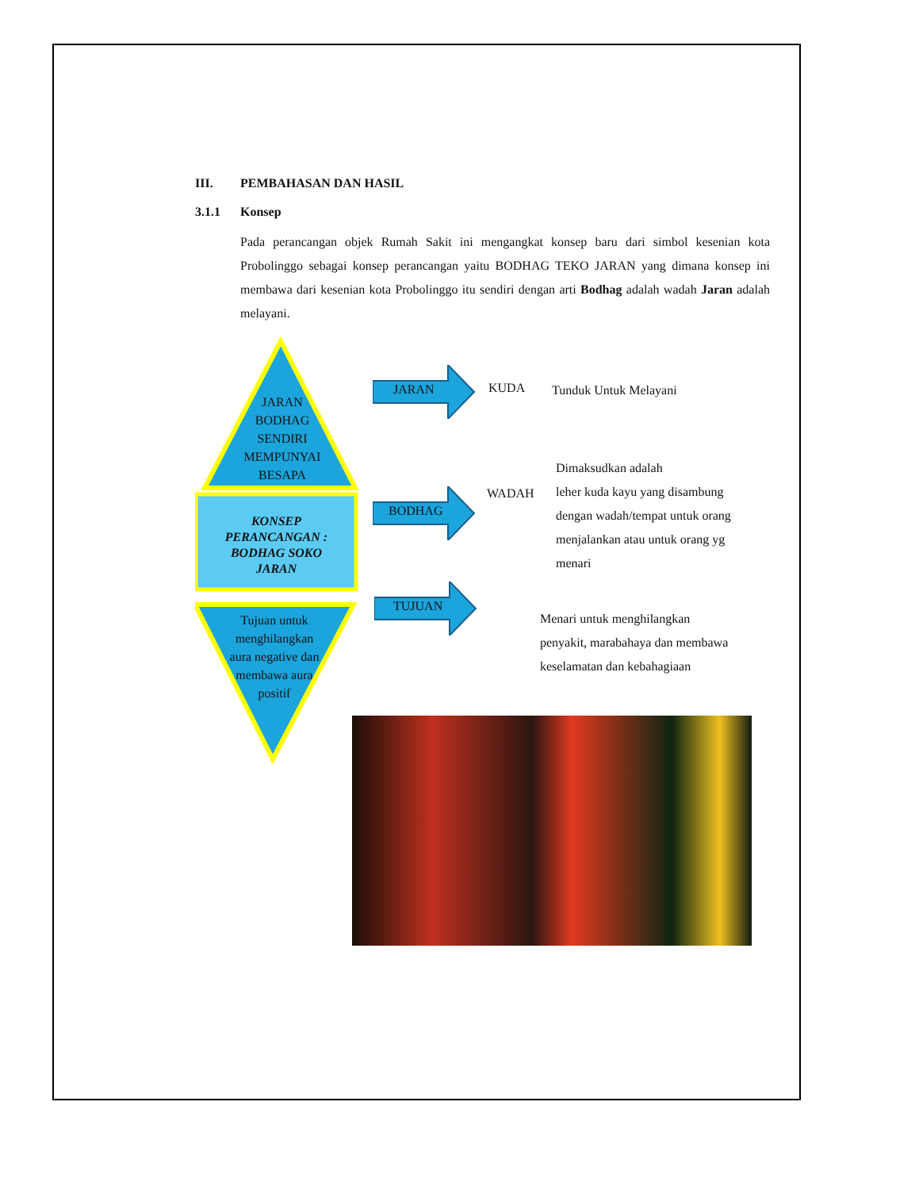III. PEMBAHASAN DAN HASIL
3.1.1 Konsep
Pada perancangan objek Rumah Sakit ini mengangkat konsep baru dari simbol kesenian kota Probolinggo sebagai konsep perancangan yaitu BODHAG TEKO JARAN yang dimana konsep ini membawa dari kesenian kota Probolinggo itu sendiri dengan arti Bodhag adalah wadah Jaran adalah melayani.
JARAN
BODHAG
SENDIRI
MEMPUNYAI
BESAPA
KONSEP PERANCANGAN : BODHAG SOKO JARAN
Tujuan untuk menghilangkan aura negative dan membawa aura positif
JARAN KUDA Tunduk Untuk Melayani
BODHAG
WADAH
Dimaksudkan adalah
leher kuda kayu yang disambung
dengan wadah/tempat untuk orang
menjalankan atau untuk orang yg
menari
TUJUAN
Menari untuk menghilangkan
penyakit, marabahaya dan membawa
keselamatan dan kebahagiaan